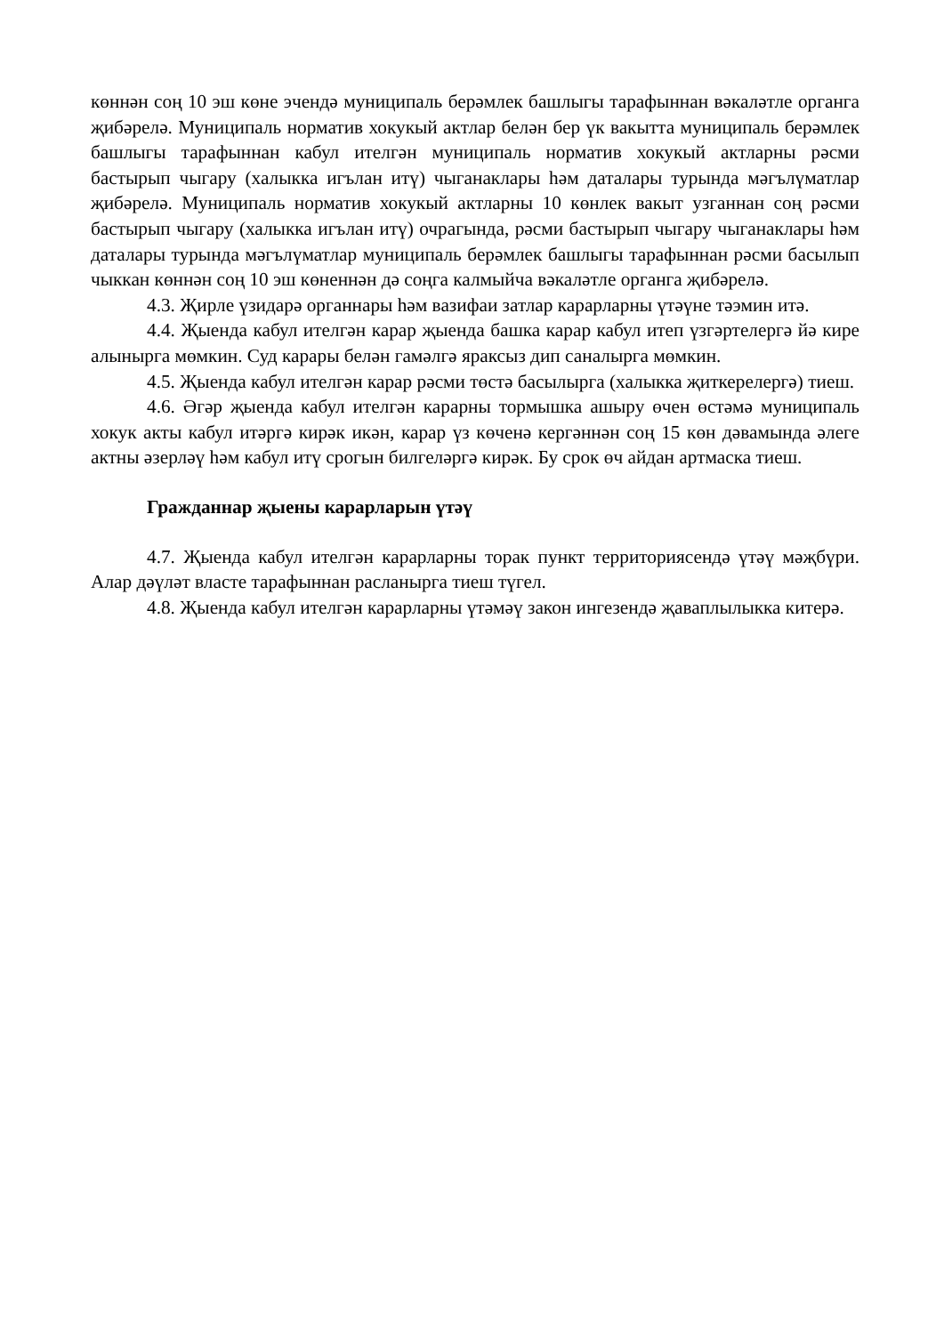көннән соң 10 эш көне эчендә муниципаль берәмлек башлыгы тарафыннан вәкаләтле органга җибәрелә. Муниципаль норматив хокукый актлар белән бер үк вакытта муниципаль берәмлек башлыгы тарафыннан кабул ителгән муниципаль норматив хокукый актларны рәсми бастырып чыгару (халыкка игълан итү) чыганаклары һәм даталары турында мәгълүматлар җибәрелә. Муниципаль норматив хокукый актларны 10 көнлек вакыт узганнан соң рәсми бастырып чыгару (халыкка игълан итү) очрагында, рәсми бастырып чыгару чыганаклары һәм даталары турында мәгълүматлар муниципаль берәмлек башлыгы тарафыннан рәсми басылып чыккан көннән соң 10 эш көненнән дә соңга калмыйча вәкаләтле органга җибәрелә.
4.3. Җирле үзидарә органнары һәм вазифаи затлар карарларны үтәүне тәэмин итә.
4.4. Җыенда кабул ителгән карар җыенда башка карар кабул итеп үзгәртелергә йә кире алынырга мөмкин. Суд карары белән гамәлгә яраксыз дип саналырга мөмкин.
4.5. Җыенда кабул ителгән карар рәсми төстә басылырга (халыкка җиткерелергә) тиеш.
4.6. Әгәр җыенда кабул ителгән карарны тормышка ашыру өчен өстәмә муниципаль хокук акты кабул итәргә кирәк икән, карар үз көченә кергәннән соң 15 көн дәвамында әлеге актны әзерләү һәм кабул итү срогын билгеләргә кирәк. Бу срок өч айдан артмаска тиеш.
Гражданнар җыены карарларын үтәү
4.7. Җыенда кабул ителгән карарларны торак пункт территориясендә үтәү мәҗбүри. Алар дәүләт власте тарафыннан расланырга тиеш түгел.
4.8. Җыенда кабул ителгән карарларны үтәмәү закон ингезендә җаваплылыкка китерә.